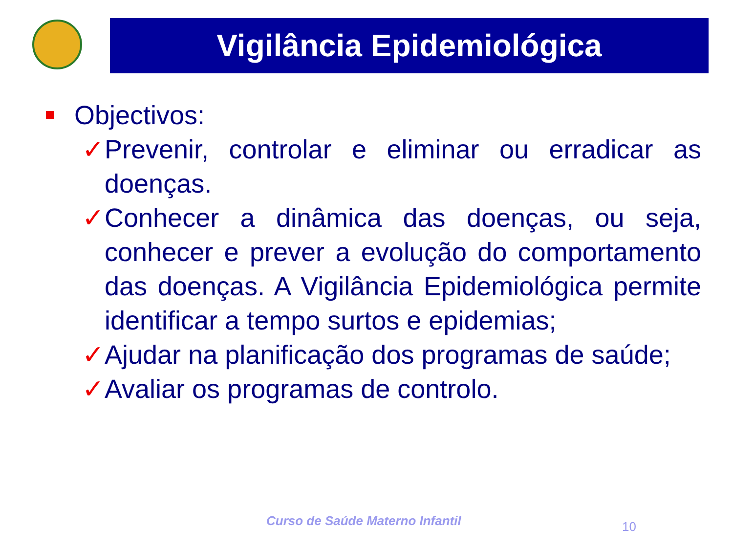Vigilância Epidemiológica
Objectivos:
✓ Prevenir, controlar e eliminar ou erradicar as doenças.
✓ Conhecer a dinâmica das doenças, ou seja, conhecer e prever a evolução do comportamento das doenças. A Vigilância Epidemiológica permite identificar a tempo surtos e epidemias;
✓ Ajudar na planificação dos programas de saúde;
✓ Avaliar os programas de controlo.
Curso de Saúde Materno Infantil
10